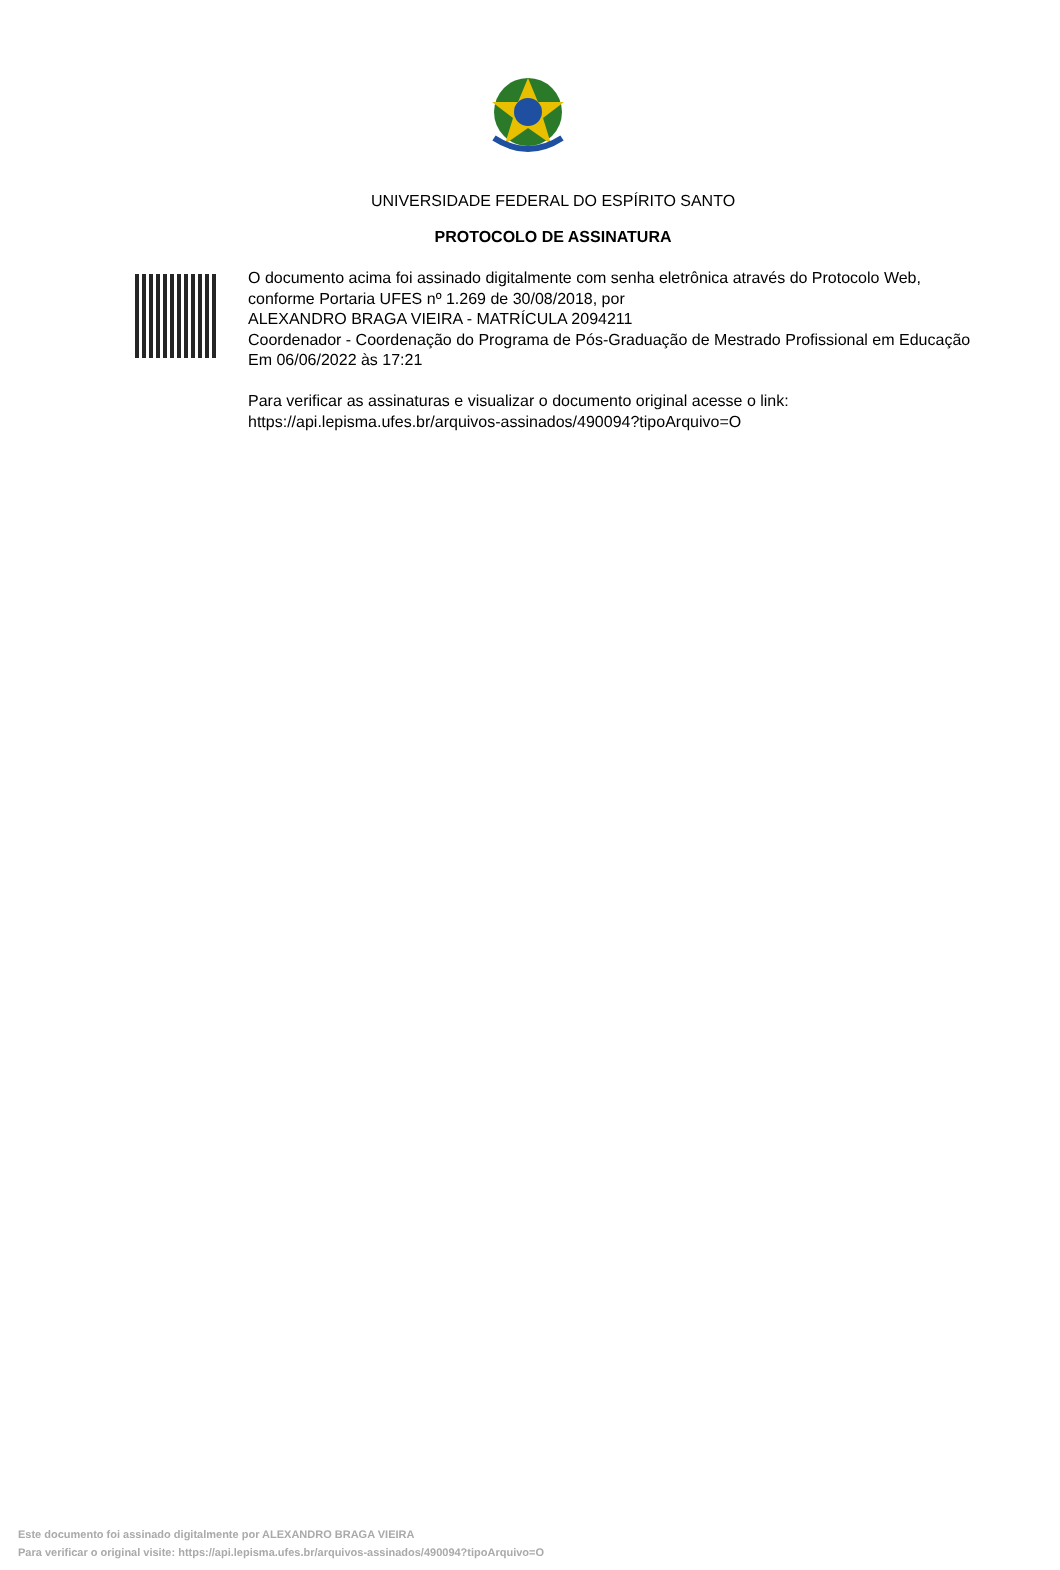UNIVERSIDADE FEDERAL DO ESPÍRITO SANTO
PROTOCOLO DE ASSINATURA
O documento acima foi assinado digitalmente com senha eletrônica através do Protocolo Web, conforme Portaria UFES nº 1.269 de 30/08/2018, por
ALEXANDRO BRAGA VIEIRA - MATRÍCULA 2094211
Coordenador - Coordenação do Programa de Pós-Graduação de Mestrado Profissional em Educação
Em 06/06/2022 às 17:21
Para verificar as assinaturas e visualizar o documento original acesse o link:
https://api.lepisma.ufes.br/arquivos-assinados/490094?tipoArquivo=O
Este documento foi assinado digitalmente por ALEXANDRO BRAGA VIEIRA
Para verificar o original visite: https://api.lepisma.ufes.br/arquivos-assinados/490094?tipoArquivo=O